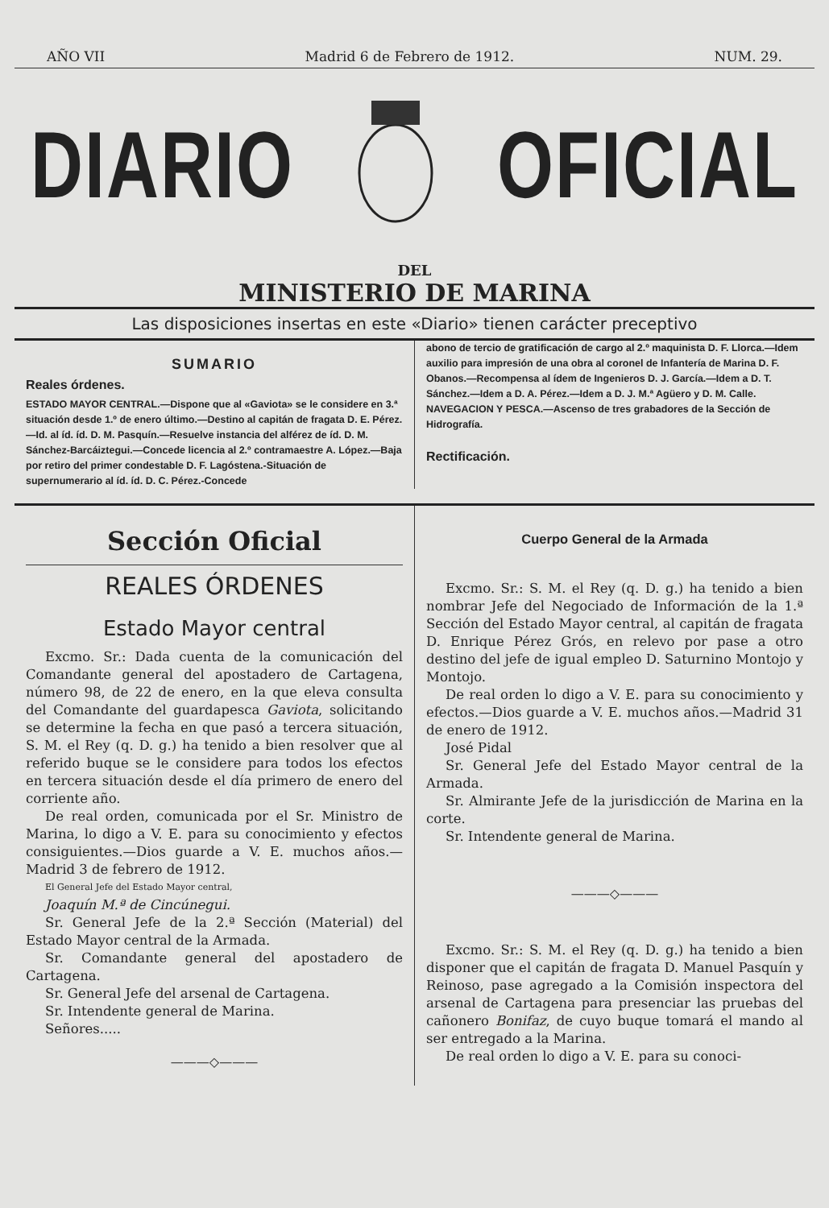AÑO VII Madrid 6 de Febrero de 1912. NUM. 29.
DIARIO OFICIAL
DEL
MINISTERIO DE MARINA
Las disposiciones insertas en este «Diario» tienen carácter preceptivo
SUMARIO
Reales órdenes.
ESTADO MAYOR CENTRAL.—Dispone que al «Gaviota» se le considere en 3.ª situación desde 1.º de enero último.—Destino al capitán de fragata D. E. Pérez.—Id. al íd. íd. D. M. Pasquín.—Resuelve instancia del alférez de íd. D. M. Sánchez-Barcáiztegui.—Concede licencia al 2.º contramaestre A. López.—Baja por retiro del primer condestable D. F. Lagóstena.-Situación de supernumerario al íd. íd. D. C. Pérez.-Concede
abono de tercio de gratificación de cargo al 2.º maquinista D. F. Llorca.—Idem auxilio para impresión de una obra al coronel de Infantería de Marina D. F. Obanos.—Recompensa al ídem de Ingenieros D. J. García.—Idem a D. T. Sánchez.—Idem a D. A. Pérez.—Idem a D. J. M.ª Agüero y D. M. Calle.
NAVEGACION Y PESCA.—Ascenso de tres grabadores de la Sección de Hidrografía.
Rectificación.
Sección Oficial
REALES ÓRDENES
Estado Mayor central
Excmo. Sr.: Dada cuenta de la comunicación del Comandante general del apostadero de Cartagena, número 98, de 22 de enero, en la que eleva consulta del Comandante del guardapesca Gaviota, solicitando se determine la fecha en que pasó a tercera situación, S. M. el Rey (q. D. g.) ha tenido a bien resolver que al referido buque se le considere para todos los efectos en tercera situación desde el día primero de enero del corriente año.
De real orden, comunicada por el Sr. Ministro de Marina, lo digo a V. E. para su conocimiento y efectos consiguientes.—Dios guarde a V. E. muchos años.—Madrid 3 de febrero de 1912.
El General Jefe del Estado Mayor central,
Joaquín M.ª de Cincúnegui.
Sr. General Jefe de la 2.ª Sección (Material) del Estado Mayor central de la Armada.
Sr. Comandante general del apostadero de Cartagena.
Sr. General Jefe del arsenal de Cartagena.
Sr. Intendente general de Marina.
Señores.....
———◇———
Cuerpo General de la Armada
Excmo. Sr.: S. M. el Rey (q. D. g.) ha tenido a bien nombrar Jefe del Negociado de Información de la 1.ª Sección del Estado Mayor central, al capitán de fragata D. Enrique Pérez Grós, en relevo por pase a otro destino del jefe de igual empleo D. Saturnino Montojo y Montojo.
De real orden lo digo a V. E. para su conocimiento y efectos.—Dios guarde a V. E. muchos años.—Madrid 31 de enero de 1912.
José Pidal
Sr. General Jefe del Estado Mayor central de la Armada.
Sr. Almirante Jefe de la jurisdicción de Marina en la corte.
Sr. Intendente general de Marina.
———◇———
Excmo. Sr.: S. M. el Rey (q. D. g.) ha tenido a bien disponer que el capitán de fragata D. Manuel Pasquín y Reinoso, pase agregado a la Comisión inspectora del arsenal de Cartagena para presenciar las pruebas del cañonero Bonifaz, de cuyo buque tomará el mando al ser entregado a la Marina.
De real orden lo digo a V. E. para su conoci-